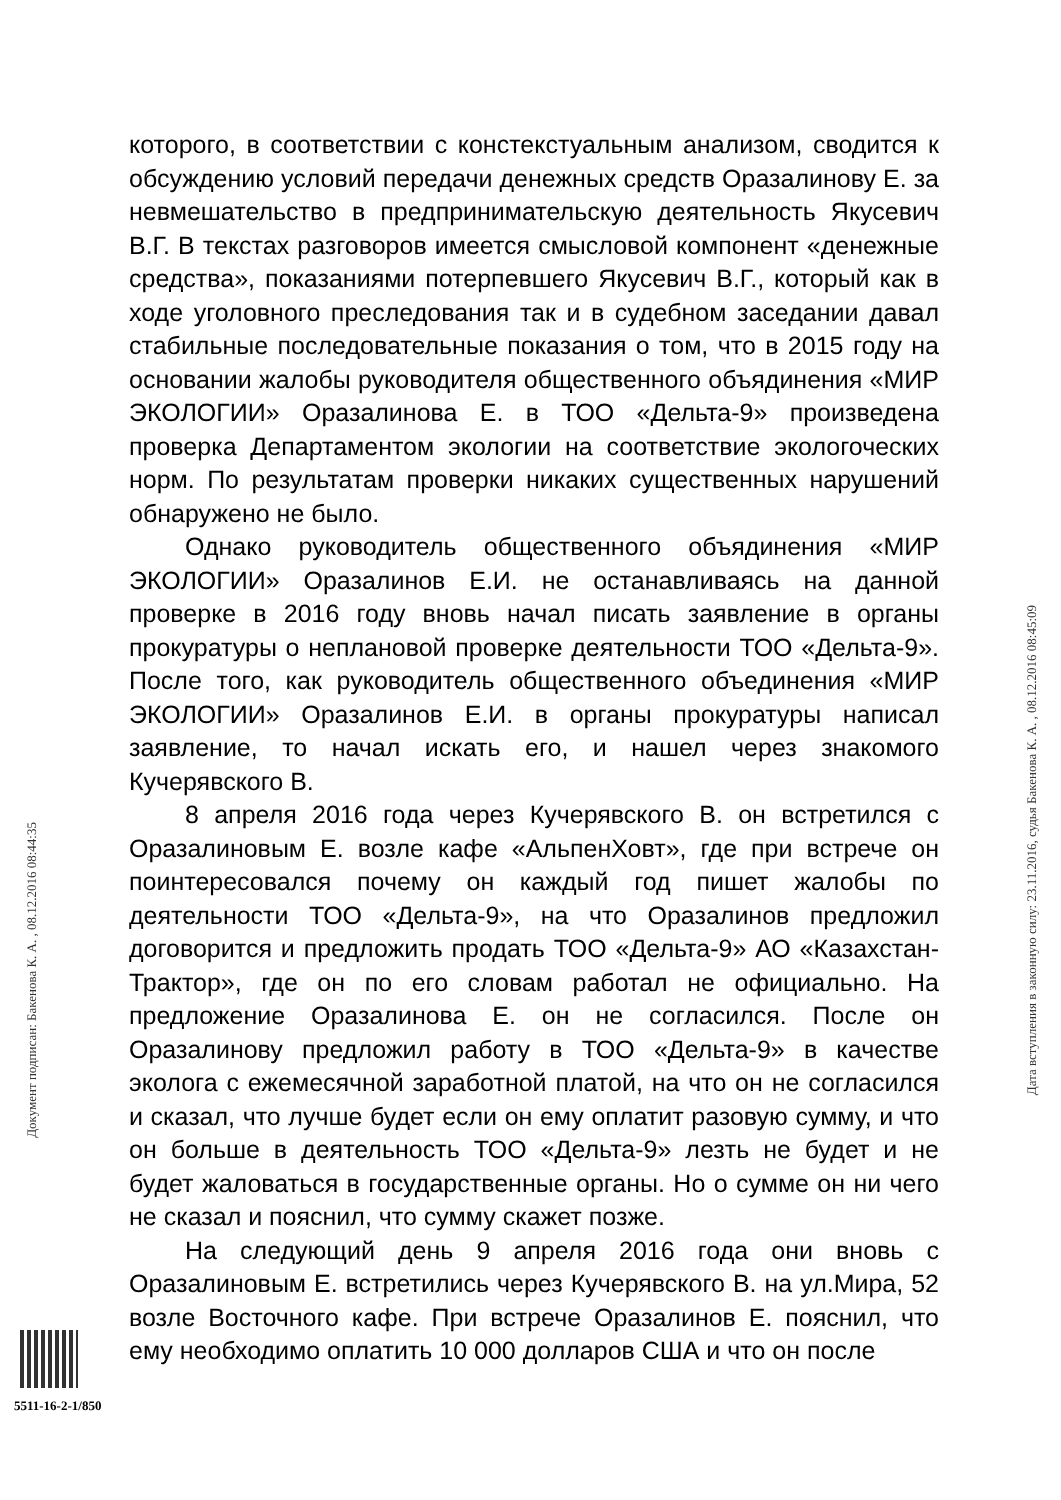которого, в соответствии с констекстуальным анализом, сводится к обсуждению условий передачи денежных средств Оразалинову Е. за невмешательство в предпринимательскую деятельность Якусевич В.Г. В текстах разговоров имеется смысловой компонент «денежные средства», показаниями потерпевшего Якусевич В.Г., который как в ходе уголовного преследования так и в судебном заседании давал стабильные последовательные показания о том, что в 2015 году на основании жалобы руководителя общественного объядинения «МИР ЭКОЛОГИИ» Оразалинова Е. в ТОО «Дельта-9» произведена проверка Департаментом экологии на соответствие экологоческих норм. По результатам проверки никаких существенных нарушений обнаружено не было.
Однако руководитель общественного объядинения «МИР ЭКОЛОГИИ» Оразалинов Е.И. не останавливаясь на данной проверке в 2016 году вновь начал писать заявление в органы прокуратуры о неплановой проверке деятельности ТОО «Дельта-9». После того, как руководитель общественного объединения «МИР ЭКОЛОГИИ» Оразалинов Е.И. в органы прокуратуры написал заявление, то начал искать его, и нашел через знакомого Кучерявского В.
8 апреля 2016 года через Кучерявского В. он встретился с Оразалиновым Е. возле кафе «АльпенХовт», где при встрече он поинтересовался почему он каждый год пишет жалобы по деятельности ТОО «Дельта-9», на что Оразалинов предложил договорится и предложить продать ТОО «Дельта-9» АО «Казахстан-Трактор», где он по его словам работал не официально. На предложение Оразалинова Е. он не согласился. После он Оразалинову предложил работу в ТОО «Дельта-9» в качестве эколога с ежемесячной заработной платой, на что он не согласился и сказал, что лучше будет если он ему оплатит разовую сумму, и что он больше в деятельность ТОО «Дельта-9» лезть не будет и не будет жаловаться в государственные органы. Но о сумме он ни чего не сказал и пояснил, что сумму скажет позже.
На следующий день 9 апреля 2016 года они вновь с Оразалиновым Е. встретились через Кучерявского В. на ул.Мира, 52 возле Восточного кафе. При встрече Оразалинов Е. пояснил, что ему необходимо оплатить 10 000 долларов США и что он после
Документ подписан: Бакенова К. А. , 08.12.2016 08:44:35
Дата вступления в законную силу: 23.11.2016, судья Бакенова К. А. , 08.12.2016 08:45:09
5511-16-2-1/850